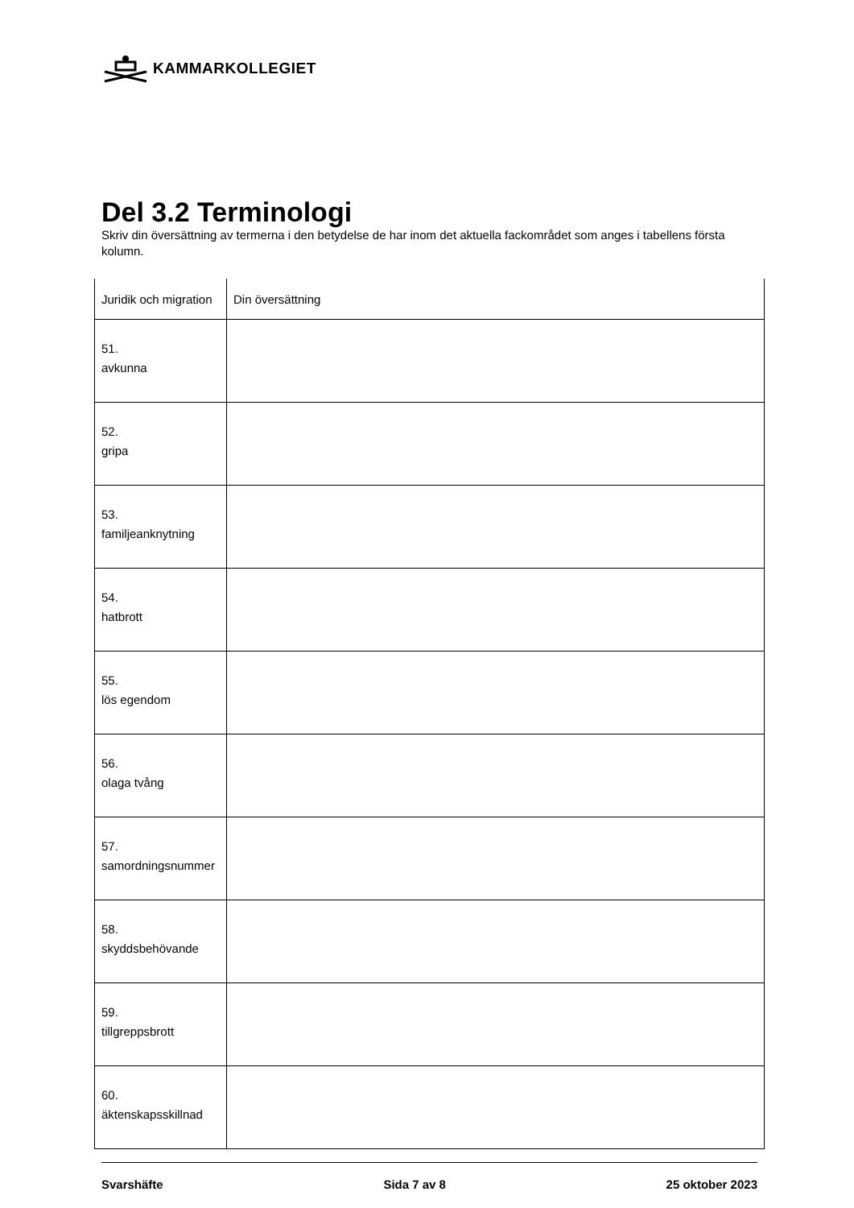KAMMARKOLLEGIET
Del 3.2 Terminologi
Skriv din översättning av termerna i den betydelse de har inom det aktuella fackområdet som anges i tabellens första kolumn.
| Juridik och migration | Din översättning |
| --- | --- |
| 51. avkunna | |
| 52. gripa | |
| 53. familjeanknytning | |
| 54. hatbrott | |
| 55. lös egendom | |
| 56. olaga tvång | |
| 57. samordningsnummer | |
| 58. skyddsbehövande | |
| 59. tillgreppsbrott | |
| 60. äktenskapsskillnad | |
Svarshäfte Sida 7 av 8 25 oktober 2023